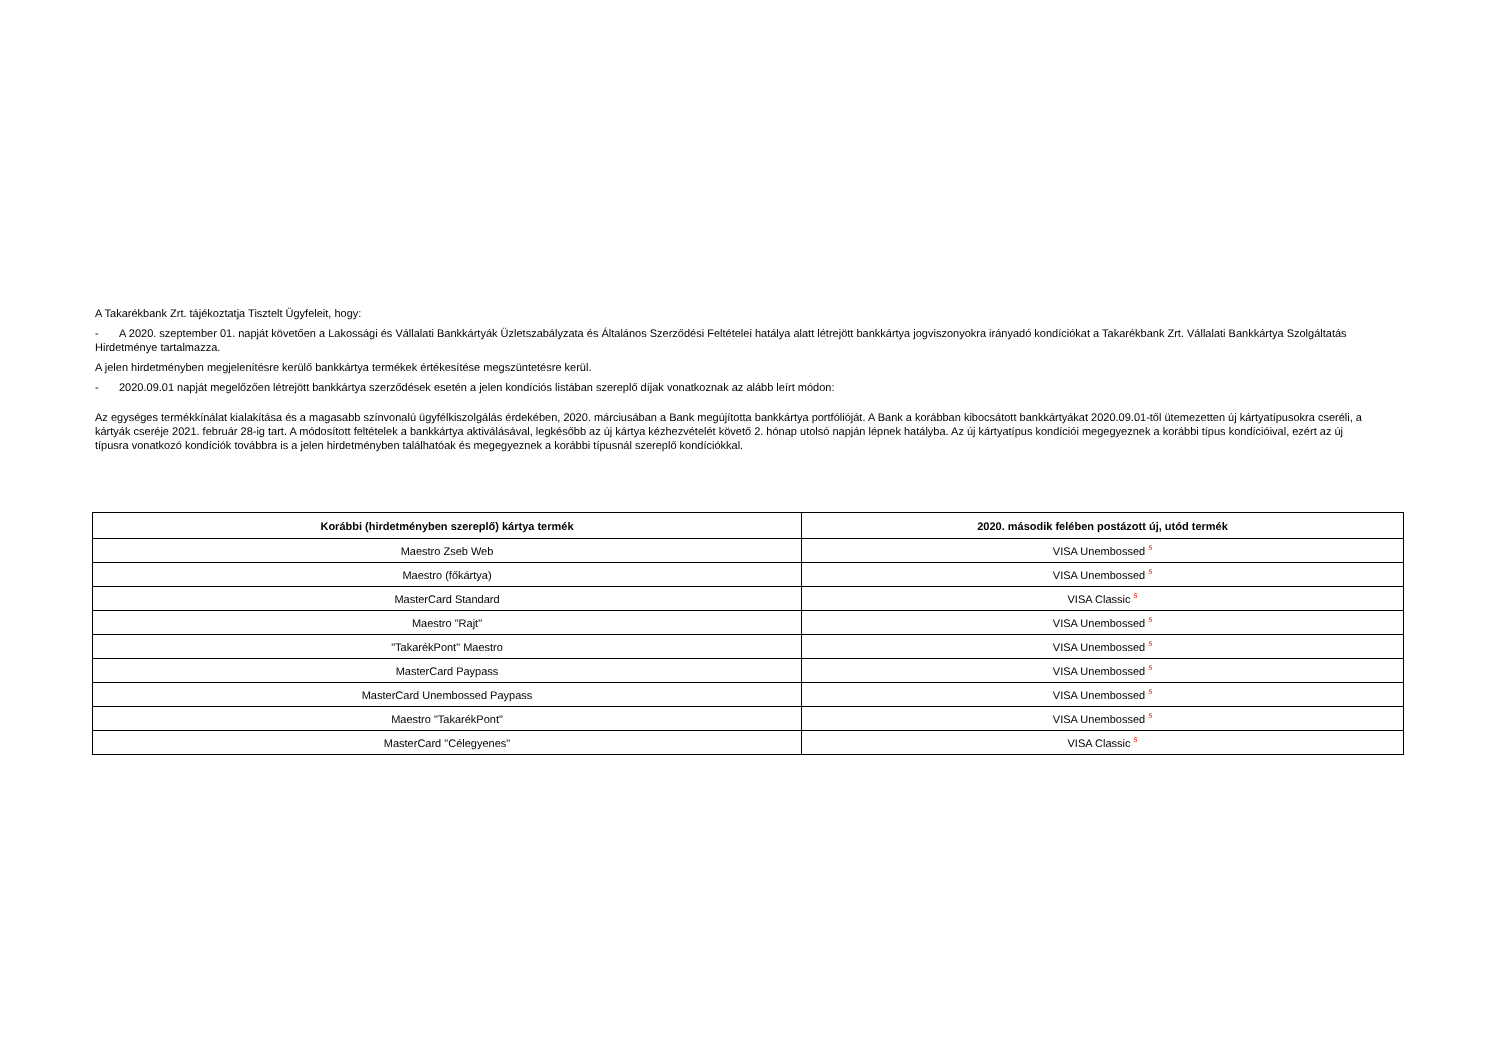A Takarékbank Zrt. tájékoztatja Tisztelt Ügyfeleit, hogy:
- A 2020. szeptember 01. napját követően a Lakossági és Vállalati Bankkártyák Üzletszabályzata és Általános Szerződési Feltételei hatálya alatt létrejött bankkártya jogviszonyokra irányadó kondíciókat a Takarékbank Zrt. Vállalati Bankkártya Szolgáltatás Hirdetménye tartalmazza.
A jelen hirdetményben megjelenítésre kerülő bankkártya termékek értékesítése megszüntetésre kerül.
- 2020.09.01 napját megelőzően létrejött bankkártya szerződések esetén a jelen kondíciós listában szereplő díjak vonatkoznak az alább leírt módon:
Az egységes termékkínálat kialakítása és a magasabb színvonalú ügyfélkiszolgálás érdekében, 2020. márciusában a Bank megújította bankkártya portfólióját. A Bank a korábban kibocsátott bankkártyákat 2020.09.01-től ütemezetten új kártyatípusokra cseréli, a kártyák cseréje 2021. február 28-ig tart. A módosított feltételek a bankkártya aktiválásával, legkésőbb az új kártya kézhezvételét követő 2. hónap utolsó napján lépnek hatályba. Az új kártyatípus kondíciói megegyeznek a korábbi típus kondícióival, ezért az új típusra vonatkozó kondíciók továbbra is a jelen hirdetményben találhatóak és megegyeznek a korábbi típusnál szereplő kondíciókkal.
| Korábbi (hirdetményben szereplő) kártya termék | 2020. második felében postázott új, utód termék |
| --- | --- |
| Maestro Zseb Web | VISA Unembossed <sup>5</sup> |
| Maestro (főkártya) | VISA Unembossed <sup>5</sup> |
| MasterCard Standard | VISA Classic <sup>5</sup> |
| Maestro "Rajt" | VISA Unembossed <sup>5</sup> |
| "TakarékPont" Maestro | VISA Unembossed <sup>5</sup> |
| MasterCard Paypass | VISA Unembossed <sup>5</sup> |
| MasterCard Unembossed Paypass | VISA Unembossed <sup>5</sup> |
| Maestro "TakarékPont" | VISA Unembossed <sup>5</sup> |
| MasterCard "Célegyenes" | VISA Classic <sup>5</sup> |